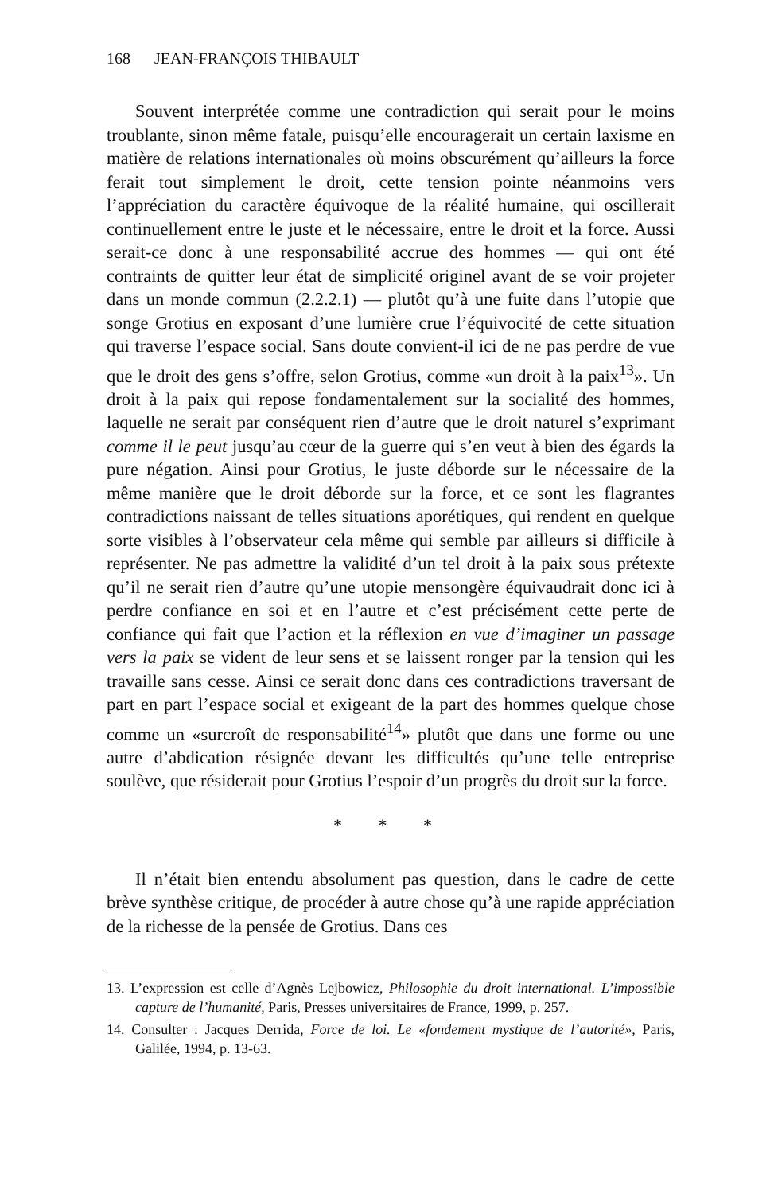168 JEAN-FRANÇOIS THIBAULT
Souvent interprétée comme une contradiction qui serait pour le moins troublante, sinon même fatale, puisqu’elle encouragerait un certain laxisme en matière de relations internationales où moins obscurément qu’ailleurs la force ferait tout simplement le droit, cette tension pointe néanmoins vers l’appréciation du caractère équivoque de la réalité humaine, qui oscillerait continuellement entre le juste et le nécessaire, entre le droit et la force. Aussi serait-ce donc à une responsabilité accrue des hommes — qui ont été contraints de quitter leur état de simplicité originel avant de se voir projeter dans un monde commun (2.2.2.1) — plutôt qu’à une fuite dans l’utopie que songe Grotius en exposant d’une lumière crue l’équivocité de cette situation qui traverse l’espace social. Sans doute convient-il ici de ne pas perdre de vue que le droit des gens s’offre, selon Grotius, comme «un droit à la paix<sup>13</sup>». Un droit à la paix qui repose fondamentalement sur la socialité des hommes, laquelle ne serait par conséquent rien d’autre que le droit naturel s’exprimant comme il le peut jusqu’au cœur de la guerre qui s’en veut à bien des égards la pure négation. Ainsi pour Grotius, le juste déborde sur le nécessaire de la même manière que le droit déborde sur la force, et ce sont les flagrantes contradictions naissant de telles situations aporétiques, qui rendent en quelque sorte visibles à l’observateur cela même qui semble par ailleurs si difficile à représenter. Ne pas admettre la validité d’un tel droit à la paix sous prétexte qu’il ne serait rien d’autre qu’une utopie mensongère équivaudrait donc ici à perdre confiance en soi et en l’autre et c’est précisément cette perte de confiance qui fait que l’action et la réflexion en vue d’imaginer un passage vers la paix se vident de leur sens et se laissent ronger par la tension qui les travaille sans cesse. Ainsi ce serait donc dans ces contradictions traversant de part en part l’espace social et exigeant de la part des hommes quelque chose comme un «surcroît de responsabilité<sup>14</sup>» plutôt que dans une forme ou une autre d’abdication résignée devant les difficultés qu’une telle entreprise soulève, que résiderait pour Grotius l’espoir d’un progrès du droit sur la force.
* * *
Il n’était bien entendu absolument pas question, dans le cadre de cette brève synthèse critique, de procéder à autre chose qu’à une rapide appréciation de la richesse de la pensée de Grotius. Dans ces
13. L’expression est celle d’Agnès Lejbowicz, Philosophie du droit international. L’impossible capture de l’humanité, Paris, Presses universitaires de France, 1999, p. 257.
14. Consulter : Jacques Derrida, Force de loi. Le «fondement mystique de l’autorité», Paris, Galilée, 1994, p. 13-63.